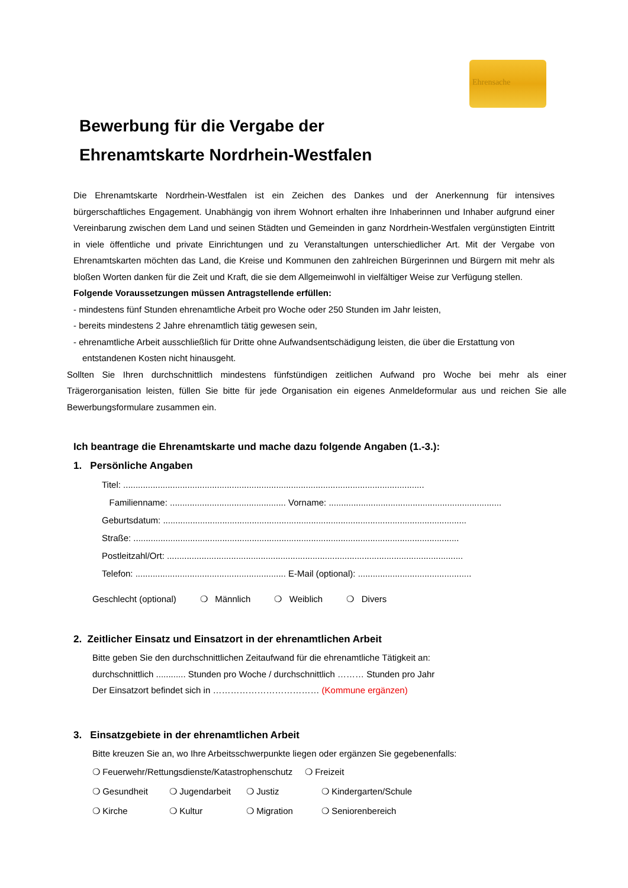Ehrensache
Bewerbung für die Vergabe der
Ehrenamtskarte Nordrhein-Westfalen
Die Ehrenamtskarte Nordrhein-Westfalen ist ein Zeichen des Dankes und der Anerkennung für intensives bürgerschaftliches Engagement. Unabhängig von ihrem Wohnort erhalten ihre Inhaberinnen und Inhaber aufgrund einer Vereinbarung zwischen dem Land und seinen Städten und Gemeinden in ganz Nordrhein-Westfalen vergünstigten Eintritt in viele öffentliche und private Einrichtungen und zu Veranstaltungen unterschiedlicher Art. Mit der Vergabe von Ehrenamtskarten möchten das Land, die Kreise und Kommunen den zahlreichen Bürgerinnen und Bürgern mit mehr als bloßen Worten danken für die Zeit und Kraft, die sie dem Allgemeinwohl in vielfältiger Weise zur Verfügung stellen.
Folgende Voraussetzungen müssen Antragstellende erfüllen:
- mindestens fünf Stunden ehrenamtliche Arbeit pro Woche oder 250 Stunden im Jahr leisten,
- bereits mindestens 2 Jahre ehrenamtlich tätig gewesen sein,
- ehrenamtliche Arbeit ausschließlich für Dritte ohne Aufwandsentschädigung leisten, die über die Erstattung von entstandenen Kosten nicht hinausgeht.
Sollten Sie Ihren durchschnittlich mindestens fünfstündigen zeitlichen Aufwand pro Woche bei mehr als einer Trägerorganisation leisten, füllen Sie bitte für jede Organisation ein eigenes Anmeldeformular aus und reichen Sie alle Bewerbungsformulare zusammen ein.
Ich beantrage die Ehrenamtskarte und mache dazu folgende Angaben (1.-3.):
1. Persönliche Angaben
Titel: ..........................................................................................................................
Familienname: ............................................... Vorname: ......................................................................
Geburtsdatum: ...........................................................................................................................
Straße: ....................................................................................................................................
Postleitzahl/Ort: ........................................................................................................................
Telefon: ............................................................. E-Mail (optional): ..............................................
Geschlecht (optional) ❍ Männlich ❍ Weiblich ❍ Divers
2. Zeitlicher Einsatz und Einsatzort in der ehrenamtlichen Arbeit
Bitte geben Sie den durchschnittlichen Zeitaufwand für die ehrenamtliche Tätigkeit an:
durchschnittlich ............ Stunden pro Woche / durchschnittlich ……… Stunden pro Jahr
Der Einsatzort befindet sich in ……………………………… (Kommune ergänzen)
3. Einsatzgebiete in der ehrenamtlichen Arbeit
Bitte kreuzen Sie an, wo Ihre Arbeitsschwerpunkte liegen oder ergänzen Sie gegebenenfalls:
❍ Feuerwehr/Rettungsdienste/Katastrophenschutz ❍ Freizeit
❍ Gesundheit ❍ Jugendarbeit ❍ Justiz ❍ Kindergarten/Schule ❍ Kirche ❍ Kultur ❍ Migration ❍ Seniorenbereich